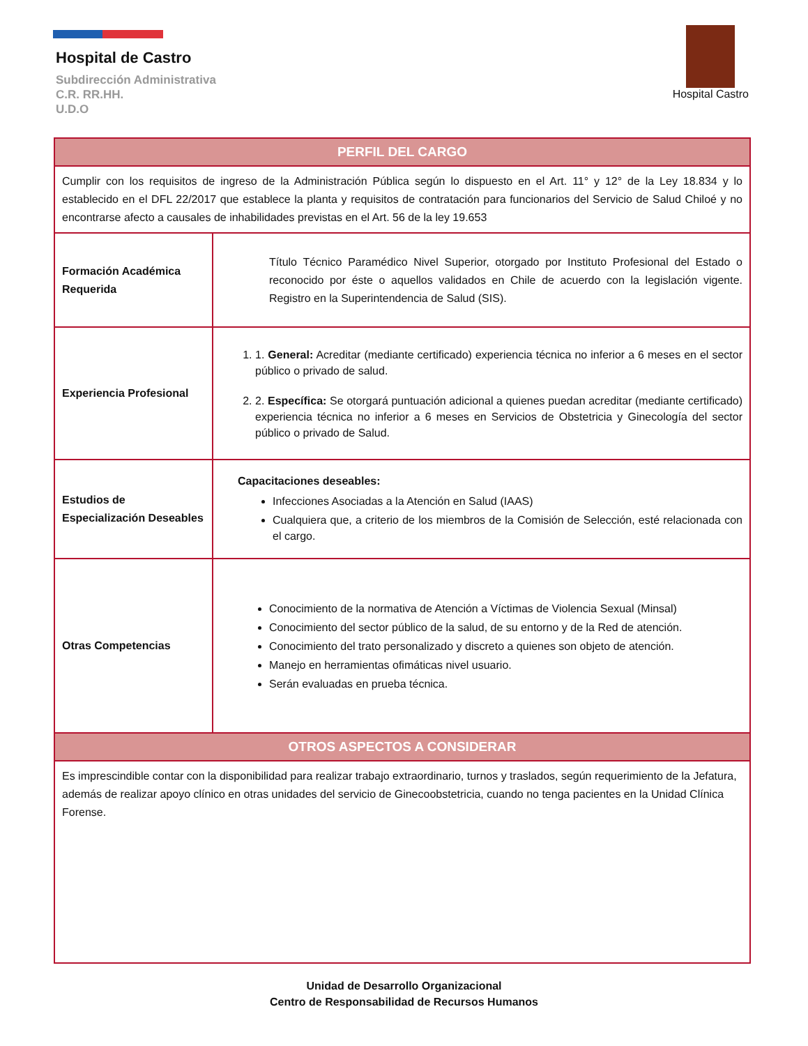Hospital de Castro
Subdirección Administrativa
C.R. RR.HH.
U.D.O
Hospital Castro
| PERFIL DEL CARGO | |
| --- | --- |
| Cumplir con los requisitos de ingreso de la Administración Pública según lo dispuesto en el Art. 11° y 12° de la Ley 18.834 y lo establecido en el DFL 22/2017 que establece la planta y requisitos de contratación para funcionarios del Servicio de Salud Chiloé y no encontrarse afecto a causales de inhabilidades previstas en el Art. 56 de la ley 19.653 | |
| Formación Académica Requerida | Título Técnico Paramédico Nivel Superior, otorgado por Instituto Profesional del Estado o reconocido por éste o aquellos validados en Chile de acuerdo con la legislación vigente. Registro en la Superintendencia de Salud (SIS). |
| Experiencia Profesional | 1. 1. General: Acreditar (mediante certificado) experiencia técnica no inferior a 6 meses en el sector público o privado de salud. 2. 2. Específica: Se otorgará puntuación adicional a quienes puedan acreditar (mediante certificado) experiencia técnica no inferior a 6 meses en Servicios de Obstetricia y Ginecología del sector público o privado de Salud. |
| Estudios de Especialización Deseables | Capacitaciones deseables: Infecciones Asociadas a la Atención en Salud (IAAS) Cualquiera que, a criterio de los miembros de la Comisión de Selección, esté relacionada con el cargo. |
| Otras Competencias | Conocimiento de la normativa de Atención a Víctimas de Violencia Sexual (Minsal) Conocimiento del sector público de la salud, de su entorno y de la Red de atención. Conocimiento del trato personalizado y discreto a quienes son objeto de atención. Manejo en herramientas ofimáticas nivel usuario. Serán evaluadas en prueba técnica. |
| OTROS ASPECTOS A CONSIDERAR | |
| Es imprescindible contar con la disponibilidad para realizar trabajo extraordinario, turnos y traslados, según requerimiento de la Jefatura, además de realizar apoyo clínico en otras unidades del servicio de Ginecoobstetricia, cuando no tenga pacientes en la Unidad Clínica Forense. | |
Unidad de Desarrollo Organizacional
Centro de Responsabilidad de Recursos Humanos